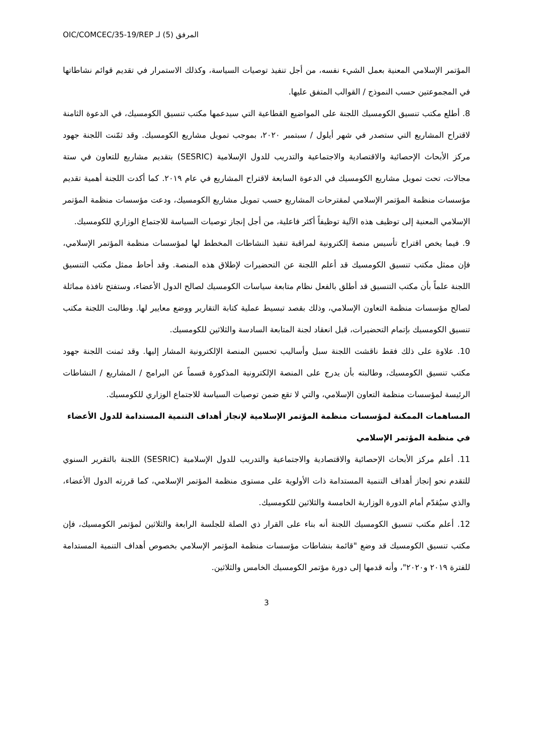OIC/COMCEC/35-19/REP المرفق (5) لـ
المؤتمر الإسلامي المعنية بعمل الشيء نفسه، من أجل تنفيذ توصيات السياسة، وكذلك الاستمرار في تقديم قوائم نشاطاتها في المجموعتين حسب النموذج / القوالب المتفق عليها.
8. أطلع مكتب تنسيق الكومسيك اللجنة على المواضيع القطاعية التي سيدعمها مكتب تنسيق الكومسيك، في الدعوة الثامنة لاقتراح المشاريع التي ستصدر في شهر أيلول / سبتمبر ٢٠٢٠، بموجب تمويل مشاريع الكومسيك. وقد ثمّنت اللجنة جهود مركز الأبحاث الإحصائية والاقتصادية والاجتماعية والتدريب للدول الإسلامية (SESRIC) بتقديم مشاريع للتعاون في ستة مجالات، تحت تمويل مشاريع الكومسيك في الدعوة السابعة لاقتراح المشاريع في عام ٢٠١٩. كما أكدت اللجنة أهمية تقديم مؤسسات منظمة المؤتمر الإسلامي لمقترحات المشاريع حسب تمويل مشاريع الكومسيك، ودعت مؤسسات منظمة المؤتمر الإسلامي المعنية إلى توظيف هذه الآلية توظيفاً أكثر فاعلية، من أجل إنجاز توصيات السياسة للاجتماع الوزاري للكومسيك.
9. فيما يخص اقتراح تأسيس منصة إلكترونية لمراقبة تنفيذ النشاطات المخطط لها لمؤسسات منظمة المؤتمر الإسلامي، فإن ممثل مكتب تنسيق الكومسيك قد أعلم اللجنة عن التحضيرات لإطلاق هذه المنصة. وقد أحاط ممثل مكتب التنسيق اللجنة علماً بأن مكتب التنسيق قد أطلق بالفعل نظام متابعة سياسات الكومسيك لصالح الدول الأعضاء، وستفتح نافذة مماثلة لصالح مؤسسات منظمة التعاون الإسلامي، وذلك بقصد تبسيط عملية كتابة التقارير ووضع معايير لها. وطالبت اللجنة مكتب تنسيق الكومسيك بإتمام التحضيرات، قبل انعقاد لجنة المتابعة السادسة والثلاثين للكومسيك.
10. علاوة على ذلك فقط ناقشت اللجنة سبل وأساليب تحسين المنصة الإلكترونية المشار إليها. وقد ثمنت اللجنة جهود مكتب تنسيق الكومسيك، وطالبته بأن يدرج على المنصة الإلكترونية المذكورة قسماً عن البرامج / المشاريع / النشاطات الرئيسة لمؤسسات منظمة التعاون الإسلامي، والتي لا تقع ضمن توصيات السياسة للاجتماع الوزاري للكومسيك.
المساهمات الممكنة لمؤسسات منظمة المؤتمر الإسلامية لإنجاز أهداف التنمية المستدامة للدول الأعضاء في منظمة المؤتمر الإسلامي
11. أعلم مركز الأبحاث الإحصائية والاقتصادية والاجتماعية والتدريب للدول الإسلامية (SESRIC) اللجنة بالتقرير السنوي للتقدم نحو إنجاز أهداف التنمية المستدامة ذات الأولوية على مستوى منظمة المؤتمر الإسلامي، كما قررته الدول الأعضاء، والذي سيُقدّم أمام الدورة الوزارية الخامسة والثلاثين للكومسيك.
12. أعلم مكتب تنسيق الكومسيك اللجنة أنه بناء على القرار ذي الصلة للجلسة الرابعة والثلاثين لمؤتمر الكومسيك، فإن مكتب تنسيق الكومسيك قد وضع "قائمة بنشاطات مؤسسات منظمة المؤتمر الإسلامي بخصوص أهداف التنمية المستدامة للفترة ٢٠١٩ و٢٠٢٠"، وأنه قدمها إلى دورة مؤتمر الكومسيك الخامس والثلاثين.
3